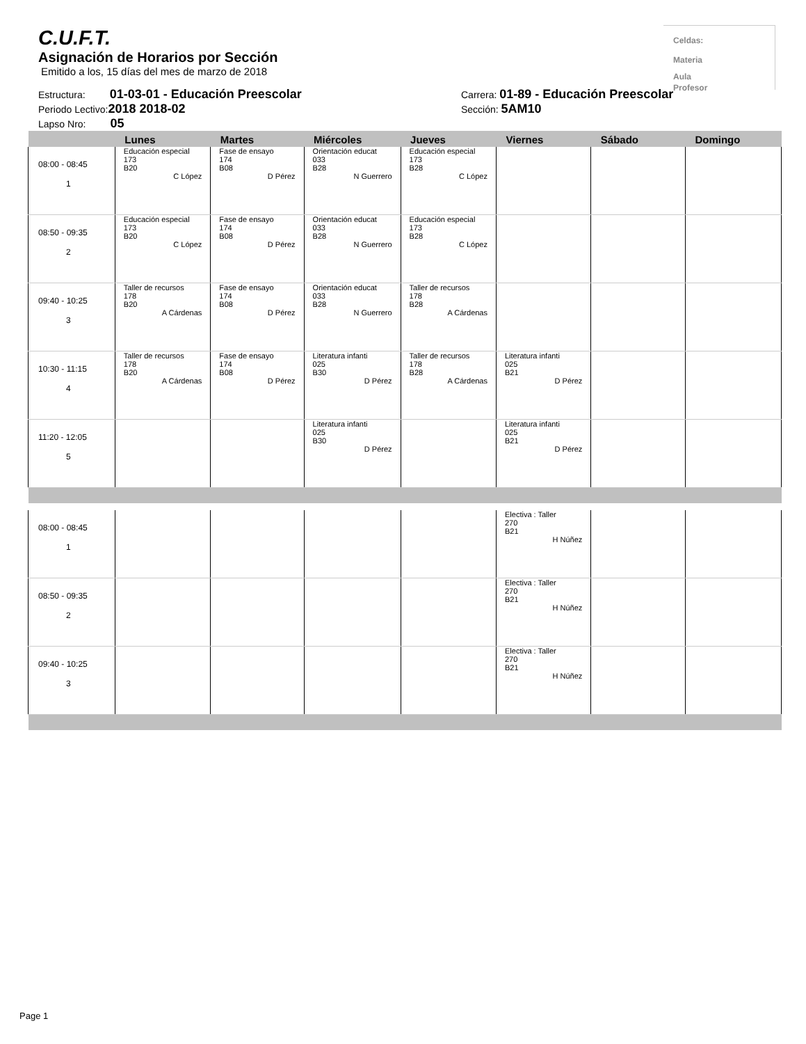C.U.F.T.
Asignación de Horarios por Sección
Emitido a los, 15 días del mes de marzo de 2018
Celdas:
Materia
Aula
Profesor
Estructura: 01-03-01 - Educación Preescolar
Periodo Lectivo:2018 2018-02
Lapso Nro: 05
Carrera: 01-89 - Educación Preescolar
Sección: 5AM10
| | Lunes | Martes | Miércoles | Jueves | Viernes | Sábado | Domingo |
| --- | --- | --- | --- | --- | --- | --- | --- |
| 08:00 - 08:45 1 | Educación especial 173 B20 C López | Fase de ensayo 174 B08 D Pérez | Orientación educat 033 B28 N Guerrero | Educación especial 173 B28 C López | | | |
| 08:50 - 09:35 2 | Educación especial 173 B20 C López | Fase de ensayo 174 B08 D Pérez | Orientación educat 033 B28 N Guerrero | Educación especial 173 B28 C López | | | |
| 09:40 - 10:25 3 | Taller de recursos 178 B20 A Cárdenas | Fase de ensayo 174 B08 D Pérez | Orientación educat 033 B28 N Guerrero | Taller de recursos 178 B28 A Cárdenas | | | |
| 10:30 - 11:15 4 | Taller de recursos 178 B20 A Cárdenas | Fase de ensayo 174 B08 D Pérez | Literatura infanti 025 B30 D Pérez | Taller de recursos 178 B28 A Cárdenas | Literatura infanti 025 B21 D Pérez | | |
| 11:20 - 12:05 5 | | | Literatura infanti 025 B30 D Pérez | | Literatura infanti 025 B21 D Pérez | | |
| 08:00 - 08:45 1 | | | | | Electiva : Taller 270 B21 H Núñez | | |
| 08:50 - 09:35 2 | | | | | Electiva : Taller 270 B21 H Núñez | | |
| 09:40 - 10:25 3 | | | | | Electiva : Taller 270 B21 H Núñez | | |
Page 1